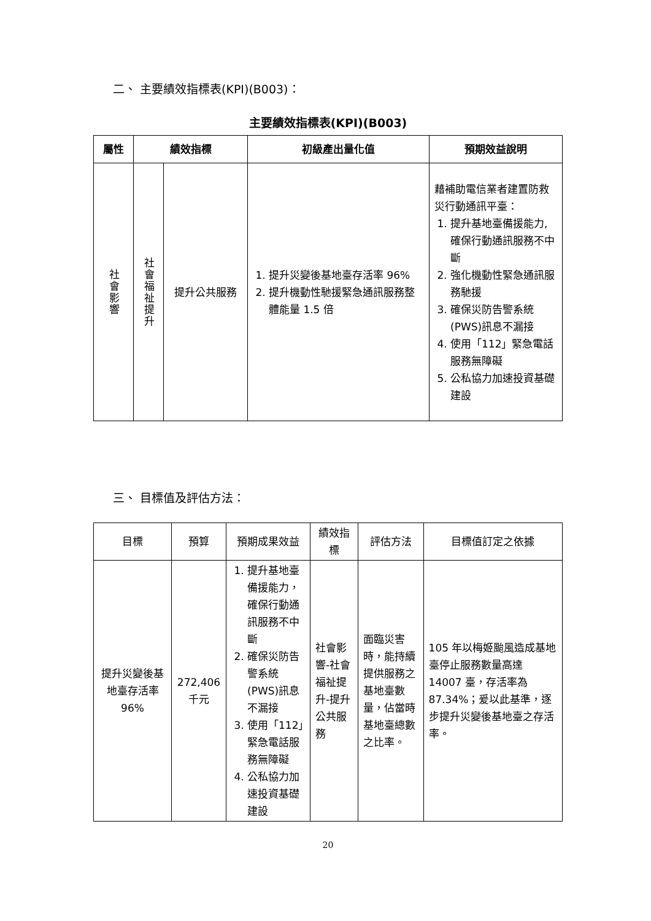二、 主要績效指標表(KPI)(B003)：
主要績效指標表(KPI)(B003)
| 屬性 | 績效指標 | | 初級產出量化值 | 預期效益說明 |
| --- | --- | --- | --- | --- |
| 社會影響 | 社會福祉提升 | 提升公共服務 | 1. 提升災變後基地臺存活率 96% 2. 提升機動性馳援緊急通訊服務整體能量 1.5 倍 | 藉補助電信業者建置防救災行動通訊平臺： 1. 提升基地臺備援能力,確保行動通訊服務不中斷 2. 強化機動性緊急通訊服務馳援 3. 確保災防告警系統(PWS)訊息不漏接 4. 使用「112」緊急電話服務無障礙 5. 公私協力加速投資基礎建設 |
三、 目標值及評估方法：
| 目標 | 預算 | 預期成果效益 | 績效指標 | 評估方法 | 目標值訂定之依據 |
| 提升災變後基地臺存活率 96% | 272,406千元 | 1. 提升基地臺備援能力，確保行動通訊服務不中斷 2. 確保災防告警系統(PWS)訊息不漏接 3. 使用「112」緊急電話服務無障礙 4. 公私協力加速投資基礎建設 | 社會影響-社會福祉提升-提升公共服務 | 面臨災害時，能持續提供服務之基地臺數量，佔當時基地臺總數之比率。 | 105 年以梅姬颱風造成基地臺停止服務數量高達 14007 臺，存活率為 87.34%；爰以此基準，逐步提升災變後基地臺之存活率。 |
20